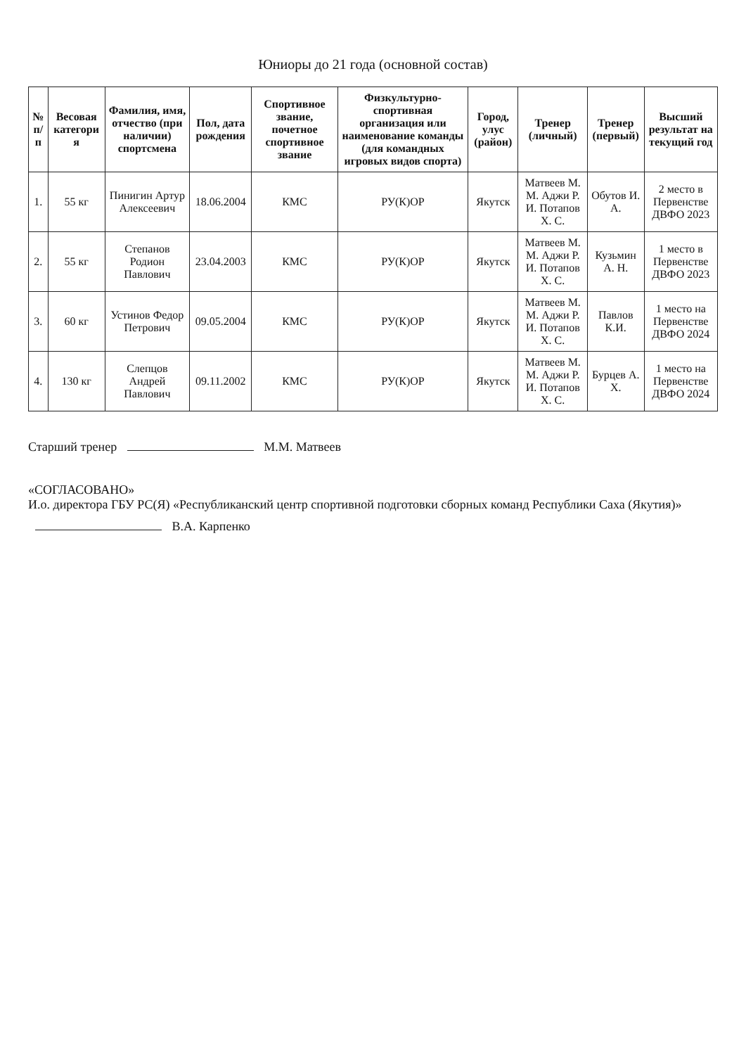Юниоры до 21 года (основной состав)
| № п/п | Весовая категори я | Фамилия, имя, отчество (при наличии) спортсмена | Пол, дата рождения | Спортивное звание, почетное спортивное звание | Физкультурно-спортивная организация или наименование команды (для командных игровых видов спорта) | Город, улус (район) | Тренер (личный) | Тренер (первый) | Высший результат на текущий год |
| --- | --- | --- | --- | --- | --- | --- | --- | --- | --- |
| 1. | 55 кг | Пинигин Артур Алексеевич | 18.06.2004 | КМС | РУ(К)ОР | Якутск | Матвеев М. М. Аджи Р. И. Потапов Х. С. | Обутов И. А. | 2 место в Первенстве ДВФО 2023 |
| 2. | 55 кг | Степанов Родион Павлович | 23.04.2003 | КМС | РУ(К)ОР | Якутск | Матвеев М. М. Аджи Р. И. Потапов Х. С. | Кузьмин А. Н. | 1 место в Первенстве ДВФО 2023 |
| 3. | 60 кг | Устинов Федор Петрович | 09.05.2004 | КМС | РУ(К)ОР | Якутск | Матвеев М. М. Аджи Р. И. Потапов Х. С. | Павлов К.И. | 1 место на Первенстве ДВФО 2024 |
| 4. | 130 кг | Слепцов Андрей Павлович | 09.11.2002 | КМС | РУ(К)ОР | Якутск | Матвеев М. М. Аджи Р. И. Потапов Х. С. | Бурцев А. Х. | 1 место на Первенстве ДВФО 2024 |
Старший тренер М.М. Матвеев
«СОГЛАСОВАНО»
И.о. директора ГБУ РС(Я) «Республиканский центр спортивной подготовки сборных команд Республики Саха (Якутия)»
В.А. Карпенко